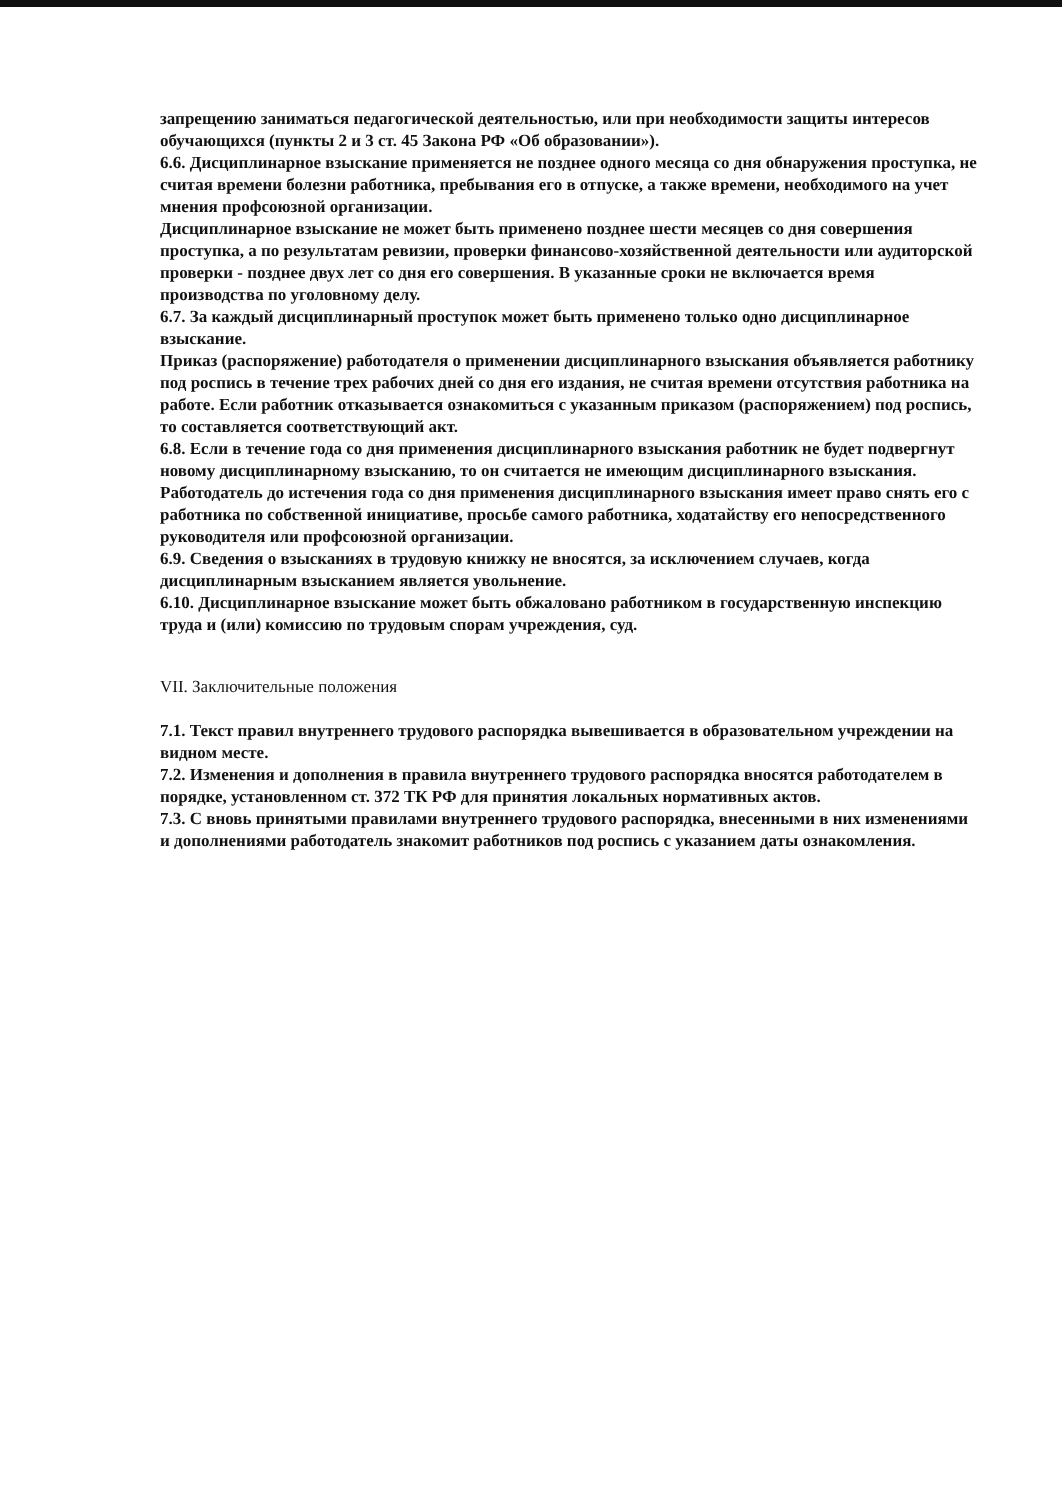запрещению заниматься педагогической деятельностью, или при необходимости защиты интересов обучающихся (пункты 2 и 3 ст. 45 Закона РФ «Об образовании»).
6.6. Дисциплинарное взыскание применяется не позднее одного месяца со дня обнаружения проступка, не считая времени болезни работника, пребывания его в отпуске, а также времени, необходимого на учет мнения профсоюзной организации.
Дисциплинарное взыскание не может быть применено позднее шести месяцев со дня совершения проступка, а по результатам ревизии, проверки финансово-хозяйственной деятельности или аудиторской проверки - позднее двух лет со дня его совершения. В указанные сроки не включается время производства по уголовному делу.
6.7. За каждый дисциплинарный проступок может быть применено только одно дисциплинарное взыскание.
Приказ (распоряжение) работодателя о применении дисциплинарного взыскания объявляется работнику под роспись в течение трех рабочих дней со дня его издания, не считая времени отсутствия работника на работе. Если работник отказывается ознакомиться с указанным приказом (распоряжением) под роспись, то составляется соответствующий акт.
6.8. Если в течение года со дня применения дисциплинарного взыскания работник не будет подвергнут новому дисциплинарному взысканию, то он считается не имеющим дисциплинарного взыскания.
Работодатель до истечения года со дня применения дисциплинарного взыскания имеет право снять его с работника по собственной инициативе, просьбе самого работника, ходатайству его непосредственного руководителя или профсоюзной организации.
6.9. Сведения о взысканиях в трудовую книжку не вносятся, за исключением случаев, когда дисциплинарным взысканием является увольнение.
6.10. Дисциплинарное взыскание может быть обжаловано работником в государственную инспекцию труда и (или) комиссию по трудовым спорам учреждения, суд.
VII. Заключительные положения
7.1. Текст правил внутреннего трудового распорядка вывешивается в образовательном учреждении на видном месте.
7.2. Изменения и дополнения в правила внутреннего трудового распорядка вносятся работодателем в порядке, установленном ст. 372 ТК РФ для принятия локальных нормативных актов.
7.3. С вновь принятыми правилами внутреннего трудового распорядка, внесенными в них изменениями и дополнениями работодатель знакомит работников под роспись с указанием даты ознакомления.